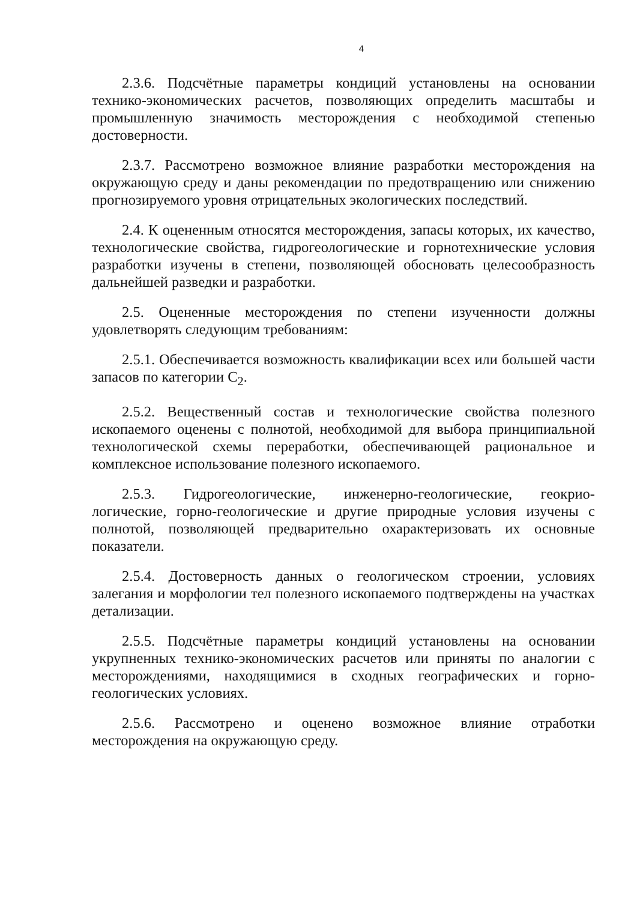4
2.3.6. Подсчётные параметры кондиций установлены на основании технико-экономических расчетов, позволяющих определить масштабы и промышленную значимость месторождения с необходимой степенью достоверности.
2.3.7. Рассмотрено возможное влияние разработки месторождения на окружающую среду и даны рекомендации по предотвращению или снижению прогнозируемого уровня отрицательных экологических последствий.
2.4. К оцененным относятся месторождения, запасы которых, их качество, технологические свойства, гидрогеологические и горнотехнические условия разработки изучены в степени, позволяющей обосновать целесообразность дальнейшей разведки и разработки.
2.5. Оцененные месторождения по степени изученности должны удовлетворять следующим требованиям:
2.5.1. Обеспечивается возможность квалификации всех или большей части запасов по категории С<sub>2</sub>.
2.5.2. Вещественный состав и технологические свойства полезного ископаемого оценены с полнотой, необходимой для выбора принципиальной технологической схемы переработки, обеспечивающей рациональное и комплексное использование полезного ископаемого.
2.5.3. Гидрогеологические, инженерно-геологические, геокрио-логические, горно-геологические и другие природные условия изучены с полнотой, позволяющей предварительно охарактеризовать их основные показатели.
2.5.4. Достоверность данных о геологическом строении, условиях залегания и морфологии тел полезного ископаемого подтверждены на участках детализации.
2.5.5. Подсчётные параметры кондиций установлены на основании укрупненных технико-экономических расчетов или приняты по аналогии с месторождениями, находящимися в сходных географических и горно-геологических условиях.
2.5.6. Рассмотрено и оценено возможное влияние отработки месторождения на окружающую среду.